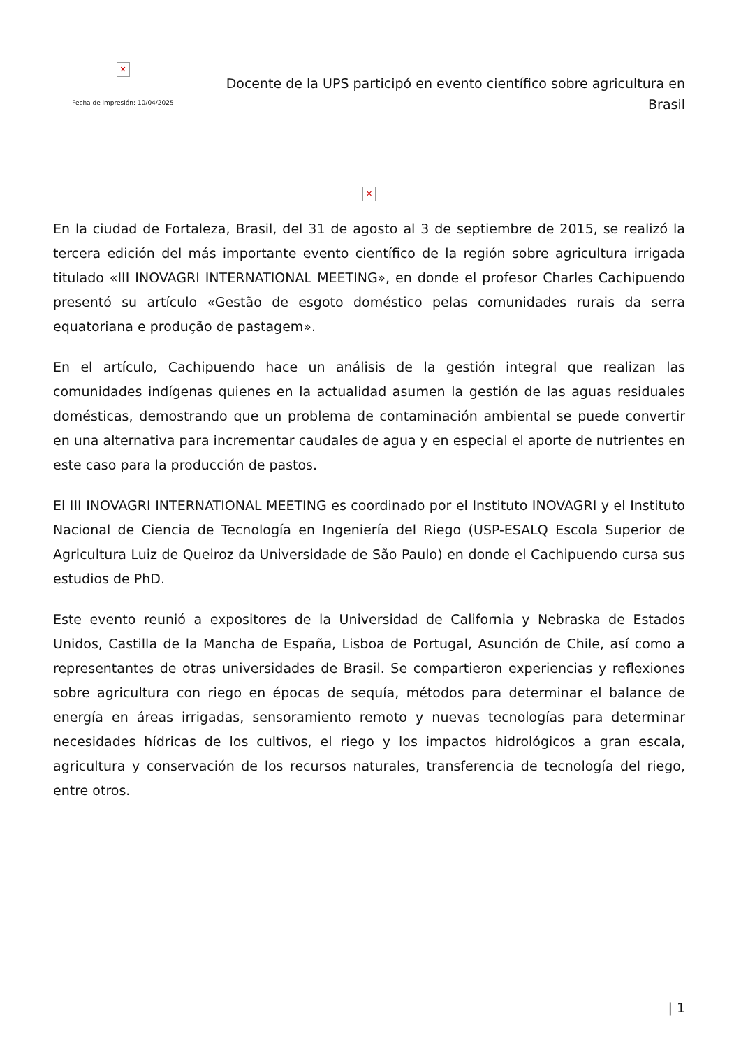✕
Fecha de impresión: 10/04/2025
Docente de la UPS participó en evento científico sobre agricultura en Brasil
✕
En la ciudad de Fortaleza, Brasil, del 31 de agosto al 3 de septiembre de 2015, se realizó la tercera edición del más importante evento científico de la región sobre agricultura irrigada titulado «III INOVAGRI INTERNATIONAL MEETING», en donde el profesor Charles Cachipuendo presentó su artículo «Gestão de esgoto doméstico pelas comunidades rurais da serra equatoriana e produção de pastagem».
En el artículo, Cachipuendo hace un análisis de la gestión integral que realizan las comunidades indígenas quienes en la actualidad asumen la gestión de las aguas residuales domésticas, demostrando que un problema de contaminación ambiental se puede convertir en una alternativa para incrementar caudales de agua y en especial el aporte de nutrientes en este caso para la producción de pastos.
El III INOVAGRI INTERNATIONAL MEETING es coordinado por el Instituto INOVAGRI y el Instituto Nacional de Ciencia de Tecnología en Ingeniería del Riego (USP-ESALQ Escola Superior de Agricultura Luiz de Queiroz da Universidade de São Paulo) en donde el Cachipuendo cursa sus estudios de PhD.
Este evento reunió a expositores de la Universidad de California y Nebraska de Estados Unidos, Castilla de la Mancha de España, Lisboa de Portugal, Asunción de Chile, así como a representantes de otras universidades de Brasil. Se compartieron experiencias y reflexiones sobre agricultura con riego en épocas de sequía, métodos para determinar el balance de energía en áreas irrigadas, sensoramiento remoto y nuevas tecnologías para determinar necesidades hídricas de los cultivos, el riego y los impactos hidrológicos a gran escala, agricultura y conservación de los recursos naturales, transferencia de tecnología del riego, entre otros.
| 1